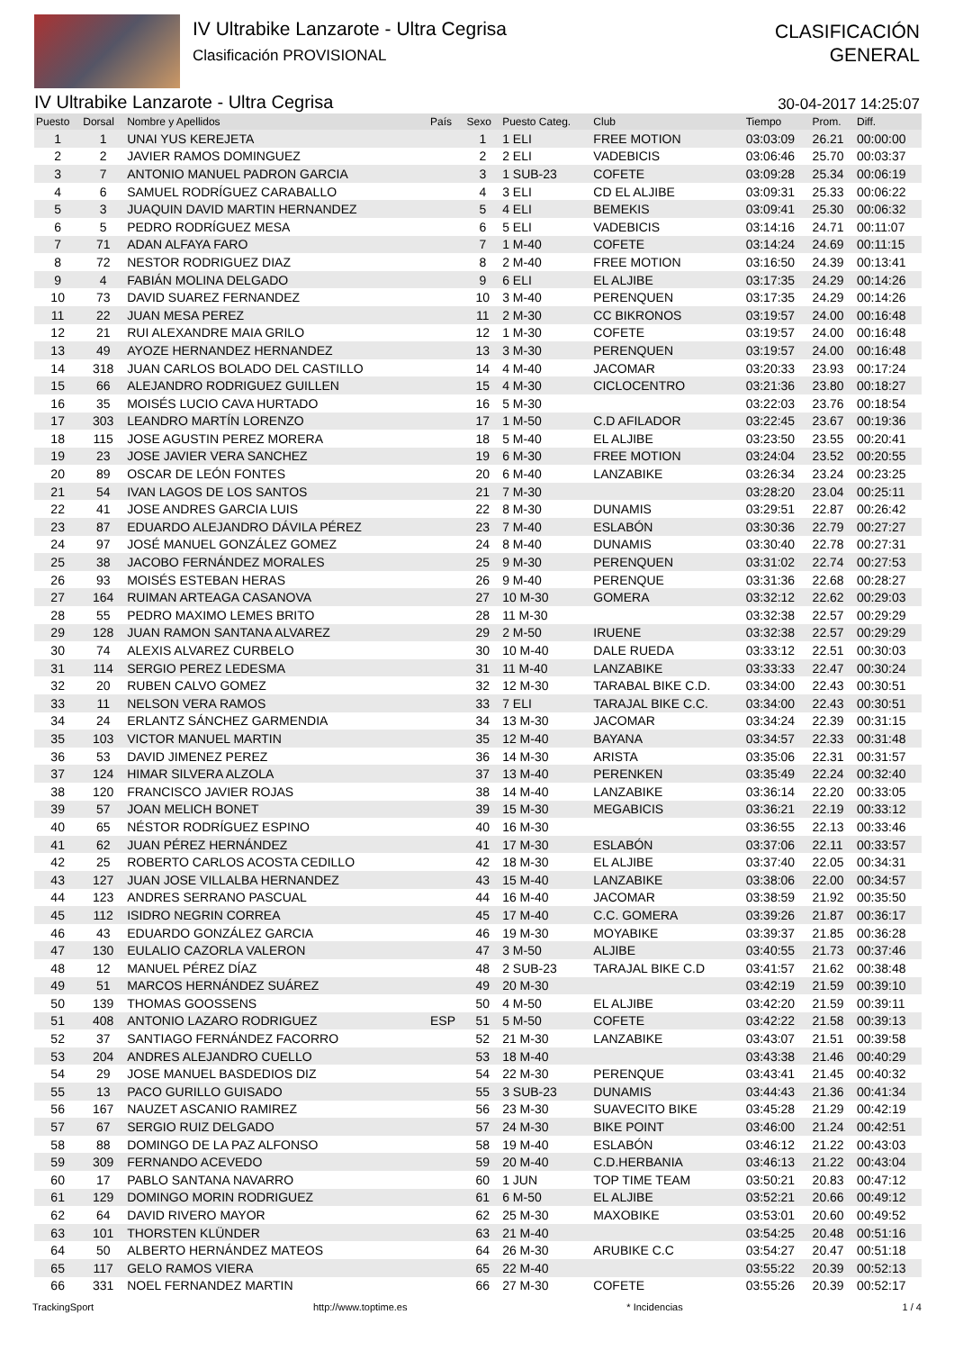IV Ultrabike Lanzarote - Ultra Cegrisa
Clasificación PROVISIONAL
CLASIFICACIÓN
GENERAL
IV Ultrabike Lanzarote - Ultra Cegrisa 30-04-2017 14:25:07
| Puesto | Dorsal | Nombre y Apellidos | País | Sexo | Puesto Categ. | Club | Tiempo | Prom. | Diff. |
| --- | --- | --- | --- | --- | --- | --- | --- | --- | --- |
| 1 | 1 | UNAI YUS KEREJETA | | 1 | 1 ELI | FREE MOTION | 03:03:09 | 26.21 | 00:00:00 |
| 2 | 2 | JAVIER RAMOS DOMINGUEZ | | 2 | 2 ELI | VADEBICIS | 03:06:46 | 25.70 | 00:03:37 |
| 3 | 7 | ANTONIO MANUEL PADRON GARCIA | | 3 | 1 SUB-23 | COFETE | 03:09:28 | 25.34 | 00:06:19 |
| 4 | 6 | SAMUEL RODRÍGUEZ CARABALLO | | 4 | 3 ELI | CD EL ALJIBE | 03:09:31 | 25.33 | 00:06:22 |
| 5 | 3 | JUAQUIN DAVID MARTIN HERNANDEZ | | 5 | 4 ELI | BEMEKIS | 03:09:41 | 25.30 | 00:06:32 |
| 6 | 5 | PEDRO RODRÍGUEZ MESA | | 6 | 5 ELI | VADEBICIS | 03:14:16 | 24.71 | 00:11:07 |
| 7 | 71 | ADAN ALFAYA FARO | | 7 | 1 M-40 | COFETE | 03:14:24 | 24.69 | 00:11:15 |
| 8 | 72 | NESTOR RODRIGUEZ DIAZ | | 8 | 2 M-40 | FREE MOTION | 03:16:50 | 24.39 | 00:13:41 |
| 9 | 4 | FABIÁN MOLINA DELGADO | | 9 | 6 ELI | EL ALJIBE | 03:17:35 | 24.29 | 00:14:26 |
| 10 | 73 | DAVID SUAREZ FERNANDEZ | | 10 | 3 M-40 | PERENQUEN | 03:17:35 | 24.29 | 00:14:26 |
| 11 | 22 | JUAN MESA PEREZ | | 11 | 2 M-30 | CC BIKRONOS | 03:19:57 | 24.00 | 00:16:48 |
| 12 | 21 | RUI ALEXANDRE MAIA GRILO | | 12 | 1 M-30 | COFETE | 03:19:57 | 24.00 | 00:16:48 |
| 13 | 49 | AYOZE HERNANDEZ HERNANDEZ | | 13 | 3 M-30 | PERENQUEN | 03:19:57 | 24.00 | 00:16:48 |
| 14 | 318 | JUAN CARLOS BOLADO DEL CASTILLO | | 14 | 4 M-40 | JACOMAR | 03:20:33 | 23.93 | 00:17:24 |
| 15 | 66 | ALEJANDRO RODRIGUEZ GUILLEN | | 15 | 4 M-30 | CICLOCENTRO | 03:21:36 | 23.80 | 00:18:27 |
| 16 | 35 | MOISÉS LUCIO CAVA HURTADO | | 16 | 5 M-30 | | 03:22:03 | 23.76 | 00:18:54 |
| 17 | 303 | LEANDRO MARTÍN LORENZO | | 17 | 1 M-50 | C.D AFILADOR | 03:22:45 | 23.67 | 00:19:36 |
| 18 | 115 | JOSE AGUSTIN PEREZ MORERA | | 18 | 5 M-40 | EL ALJIBE | 03:23:50 | 23.55 | 00:20:41 |
| 19 | 23 | JOSE JAVIER VERA SANCHEZ | | 19 | 6 M-30 | FREE MOTION | 03:24:04 | 23.52 | 00:20:55 |
| 20 | 89 | OSCAR DE LEÓN FONTES | | 20 | 6 M-40 | LANZABIKE | 03:26:34 | 23.24 | 00:23:25 |
| 21 | 54 | IVAN LAGOS DE LOS SANTOS | | 21 | 7 M-30 | | 03:28:20 | 23.04 | 00:25:11 |
| 22 | 41 | JOSE ANDRES GARCIA LUIS | | 22 | 8 M-30 | DUNAMIS | 03:29:51 | 22.87 | 00:26:42 |
| 23 | 87 | EDUARDO ALEJANDRO DÁVILA PÉREZ | | 23 | 7 M-40 | ESLABÓN | 03:30:36 | 22.79 | 00:27:27 |
| 24 | 97 | JOSÉ MANUEL GONZÁLEZ GOMEZ | | 24 | 8 M-40 | DUNAMIS | 03:30:40 | 22.78 | 00:27:31 |
| 25 | 38 | JACOBO FERNÁNDEZ MORALES | | 25 | 9 M-30 | PERENQUEN | 03:31:02 | 22.74 | 00:27:53 |
| 26 | 93 | MOISÉS ESTEBAN HERAS | | 26 | 9 M-40 | PERENQUE | 03:31:36 | 22.68 | 00:28:27 |
| 27 | 164 | RUIMAN ARTEAGA CASANOVA | | 27 | 10 M-30 | GOMERA | 03:32:12 | 22.62 | 00:29:03 |
| 28 | 55 | PEDRO MAXIMO LEMES BRITO | | 28 | 11 M-30 | | 03:32:38 | 22.57 | 00:29:29 |
| 29 | 128 | JUAN RAMON SANTANA ALVAREZ | | 29 | 2 M-50 | IRUENE | 03:32:38 | 22.57 | 00:29:29 |
| 30 | 74 | ALEXIS ALVAREZ CURBELO | | 30 | 10 M-40 | DALE RUEDA | 03:33:12 | 22.51 | 00:30:03 |
| 31 | 114 | SERGIO PEREZ LEDESMA | | 31 | 11 M-40 | LANZABIKE | 03:33:33 | 22.47 | 00:30:24 |
| 32 | 20 | RUBEN CALVO GOMEZ | | 32 | 12 M-30 | TARABAL BIKE C.D. | 03:34:00 | 22.43 | 00:30:51 |
| 33 | 11 | NELSON VERA RAMOS | | 33 | 7 ELI | TARAJAL BIKE C.C. | 03:34:00 | 22.43 | 00:30:51 |
| 34 | 24 | ERLANTZ SÁNCHEZ GARMENDIA | | 34 | 13 M-30 | JACOMAR | 03:34:24 | 22.39 | 00:31:15 |
| 35 | 103 | VICTOR MANUEL MARTIN | | 35 | 12 M-40 | BAYANA | 03:34:57 | 22.33 | 00:31:48 |
| 36 | 53 | DAVID JIMENEZ PEREZ | | 36 | 14 M-30 | ARISTA | 03:35:06 | 22.31 | 00:31:57 |
| 37 | 124 | HIMAR SILVERA ALZOLA | | 37 | 13 M-40 | PERENKEN | 03:35:49 | 22.24 | 00:32:40 |
| 38 | 120 | FRANCISCO JAVIER ROJAS | | 38 | 14 M-40 | LANZABIKE | 03:36:14 | 22.20 | 00:33:05 |
| 39 | 57 | JOAN MELICH BONET | | 39 | 15 M-30 | MEGABICIS | 03:36:21 | 22.19 | 00:33:12 |
| 40 | 65 | NÉSTOR RODRÍGUEZ ESPINO | | 40 | 16 M-30 | | 03:36:55 | 22.13 | 00:33:46 |
| 41 | 62 | JUAN PÉREZ HERNÁNDEZ | | 41 | 17 M-30 | ESLABÓN | 03:37:06 | 22.11 | 00:33:57 |
| 42 | 25 | ROBERTO CARLOS ACOSTA CEDILLO | | 42 | 18 M-30 | EL ALJIBE | 03:37:40 | 22.05 | 00:34:31 |
| 43 | 127 | JUAN JOSE VILLALBA HERNANDEZ | | 43 | 15 M-40 | LANZABIKE | 03:38:06 | 22.00 | 00:34:57 |
| 44 | 123 | ANDRES SERRANO PASCUAL | | 44 | 16 M-40 | JACOMAR | 03:38:59 | 21.92 | 00:35:50 |
| 45 | 112 | ISIDRO NEGRIN CORREA | | 45 | 17 M-40 | C.C. GOMERA | 03:39:26 | 21.87 | 00:36:17 |
| 46 | 43 | EDUARDO GONZÁLEZ GARCIA | | 46 | 19 M-30 | MOYABIKE | 03:39:37 | 21.85 | 00:36:28 |
| 47 | 130 | EULALIO CAZORLA VALERON | | 47 | 3 M-50 | ALJIBE | 03:40:55 | 21.73 | 00:37:46 |
| 48 | 12 | MANUEL PÉREZ DÍAZ | | 48 | 2 SUB-23 | TARAJAL BIKE C.D | 03:41:57 | 21.62 | 00:38:48 |
| 49 | 51 | MARCOS HERNÁNDEZ SUÁREZ | | 49 | 20 M-30 | | 03:42:19 | 21.59 | 00:39:10 |
| 50 | 139 | THOMAS GOOSSENS | | 50 | 4 M-50 | EL ALJIBE | 03:42:20 | 21.59 | 00:39:11 |
| 51 | 408 | ANTONIO LAZARO RODRIGUEZ | ESP | 51 | 5 M-50 | COFETE | 03:42:22 | 21.58 | 00:39:13 |
| 52 | 37 | SANTIAGO FERNÁNDEZ FACORRO | | 52 | 21 M-30 | LANZABIKE | 03:43:07 | 21.51 | 00:39:58 |
| 53 | 204 | ANDRES ALEJANDRO CUELLO | | 53 | 18 M-40 | | 03:43:38 | 21.46 | 00:40:29 |
| 54 | 29 | JOSE MANUEL BASDEDIOS DIZ | | 54 | 22 M-30 | PERENQUE | 03:43:41 | 21.45 | 00:40:32 |
| 55 | 13 | PACO GURILLO GUISADO | | 55 | 3 SUB-23 | DUNAMIS | 03:44:43 | 21.36 | 00:41:34 |
| 56 | 167 | NAUZET ASCANIO RAMIREZ | | 56 | 23 M-30 | SUAVECITO BIKE | 03:45:28 | 21.29 | 00:42:19 |
| 57 | 67 | SERGIO RUIZ DELGADO | | 57 | 24 M-30 | BIKE POINT | 03:46:00 | 21.24 | 00:42:51 |
| 58 | 88 | DOMINGO DE LA PAZ ALFONSO | | 58 | 19 M-40 | ESLABÓN | 03:46:12 | 21.22 | 00:43:03 |
| 59 | 309 | FERNANDO ACEVEDO | | 59 | 20 M-40 | C.D.HERBANIA | 03:46:13 | 21.22 | 00:43:04 |
| 60 | 17 | PABLO SANTANA NAVARRO | | 60 | 1 JUN | TOP TIME TEAM | 03:50:21 | 20.83 | 00:47:12 |
| 61 | 129 | DOMINGO MORIN RODRIGUEZ | | 61 | 6 M-50 | EL ALJIBE | 03:52:21 | 20.66 | 00:49:12 |
| 62 | 64 | DAVID RIVERO MAYOR | | 62 | 25 M-30 | MAXOBIKE | 03:53:01 | 20.60 | 00:49:52 |
| 63 | 101 | THORSTEN KLÜNDER | | 63 | 21 M-40 | | 03:54:25 | 20.48 | 00:51:16 |
| 64 | 50 | ALBERTO HERNÁNDEZ MATEOS | | 64 | 26 M-30 | ARUBIKE C.C | 03:54:27 | 20.47 | 00:51:18 |
| 65 | 117 | GELO RAMOS VIERA | | 65 | 22 M-40 | | 03:55:22 | 20.39 | 00:52:13 |
| 66 | 331 | NOEL FERNANDEZ MARTIN | | 66 | 27 M-30 | COFETE | 03:55:26 | 20.39 | 00:52:17 |
TrackingSport http://www.toptime.es * Incidencias 1 / 4